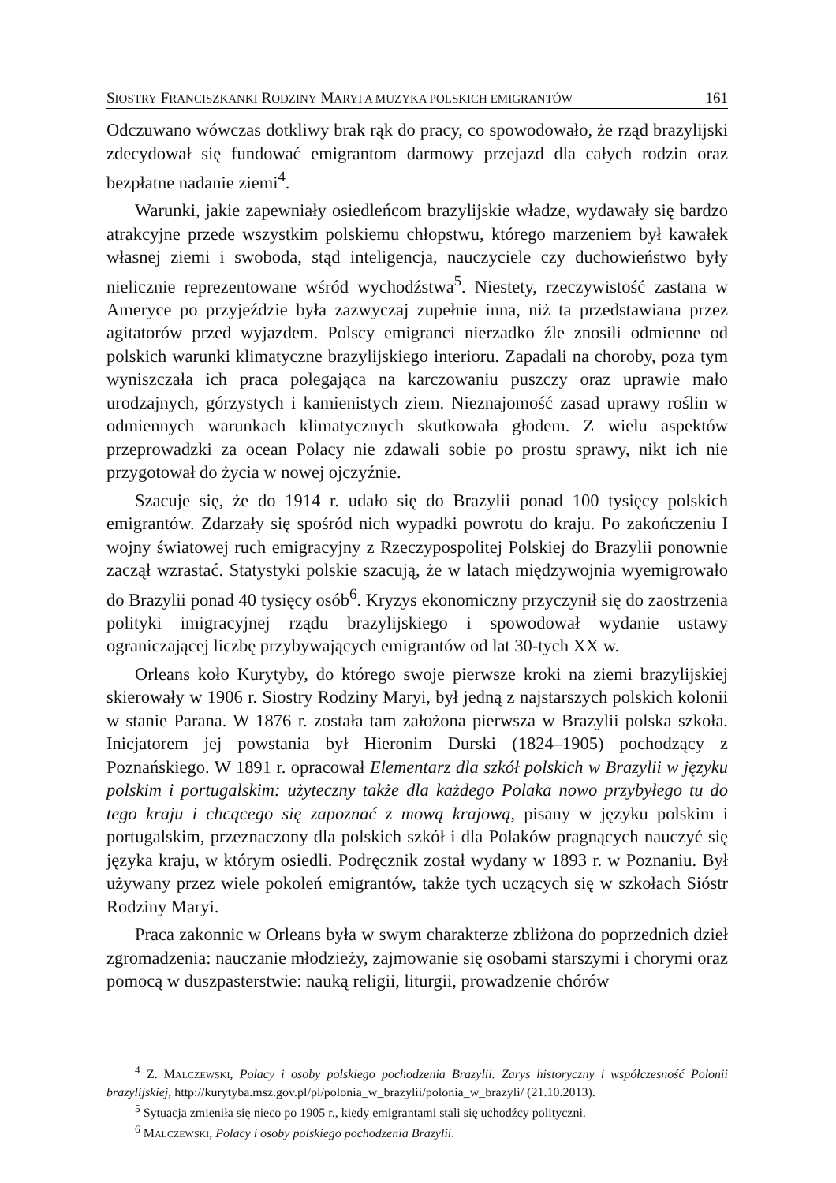SIOSTRY FRANCISZKANKI RODZINY MARYI A MUZYKA POLSKICH EMIGRANTÓW 161
Odczuwano wówczas dotkliwy brak rąk do pracy, co spowodowało, że rząd brazylijski zdecydował się fundować emigrantom darmowy przejazd dla całych rodzin oraz bezpłatne nadanie ziemi<sup>4</sup>.
Warunki, jakie zapewniały osiedleńcom brazylijskie władze, wydawały się bardzo atrakcyjne przede wszystkim polskiemu chłopstwu, którego marzeniem był kawałek własnej ziemi i swoboda, stąd inteligencja, nauczyciele czy duchowieństwo były nielicznie reprezentowane wśród wychodźstwa<sup>5</sup>. Niestety, rzeczywistość zastana w Ameryce po przyjeździe była zazwyczaj zupełnie inna, niż ta przedstawiana przez agitatorów przed wyjazdem. Polscy emigranci nierzadko źle znosili odmienne od polskich warunki klimatyczne brazylijskiego interioru. Zapadali na choroby, poza tym wyniszczała ich praca polegająca na karczowaniu puszczy oraz uprawie mało urodzajnych, górzystych i kamienistych ziem. Nieznajomość zasad uprawy roślin w odmiennych warunkach klimatycznych skutkowała głodem. Z wielu aspektów przeprowadzki za ocean Polacy nie zdawali sobie po prostu sprawy, nikt ich nie przygotował do życia w nowej ojczyźnie.
Szacuje się, że do 1914 r. udało się do Brazylii ponad 100 tysięcy polskich emigrantów. Zdarzały się spośród nich wypadki powrotu do kraju. Po zakończeniu I wojny światowej ruch emigracyjny z Rzeczypospolitej Polskiej do Brazylii ponownie zaczął wzrastać. Statystyki polskie szacują, że w latach międzywojnia wyemigrowało do Brazylii ponad 40 tysięcy osób<sup>6</sup>. Kryzys ekonomiczny przyczynił się do zaostrzenia polityki imigracyjnej rządu brazylijskiego i spowodował wydanie ustawy ograniczającej liczbę przybywających emigrantów od lat 30-tych XX w.
Orleans koło Kurytyby, do którego swoje pierwsze kroki na ziemi brazylijskiej skierowały w 1906 r. Siostry Rodziny Maryi, był jedną z najstarszych polskich kolonii w stanie Parana. W 1876 r. została tam założona pierwsza w Brazylii polska szkoła. Inicjatorem jej powstania był Hieronim Durski (1824–1905) pochodzący z Poznańskiego. W 1891 r. opracował Elementarz dla szkół polskich w Brazylii w języku polskim i portugalskim: użyteczny także dla każdego Polaka nowo przybyłego tu do tego kraju i chcącego się zapoznać z mową krajową, pisany w języku polskim i portugalskim, przeznaczony dla polskich szkół i dla Polaków pragnących nauczyć się języka kraju, w którym osiedli. Podręcznik został wydany w 1893 r. w Poznaniu. Był używany przez wiele pokoleń emigrantów, także tych uczących się w szkołach Sióstr Rodziny Maryi.
Praca zakonnic w Orleans była w swym charakterze zbliżona do poprzednich dzieł zgromadzenia: nauczanie młodzieży, zajmowanie się osobami starszymi i chorymi oraz pomocą w duszpasterstwie: nauką religii, liturgii, prowadzenie chórów
<sup>4</sup> Z. MALCZEWSKI, Polacy i osoby polskiego pochodzenia Brazylii. Zarys historyczny i współczesność Polonii brazylijskiej, http://kurytyba.msz.gov.pl/pl/polonia_w_brazylii/polonia_w_brazyli/ (21.10.2013).
<sup>5</sup> Sytuacja zmieniła się nieco po 1905 r., kiedy emigrantami stali się uchodźcy polityczni.
<sup>6</sup> MALCZEWSKI, Polacy i osoby polskiego pochodzenia Brazylii.